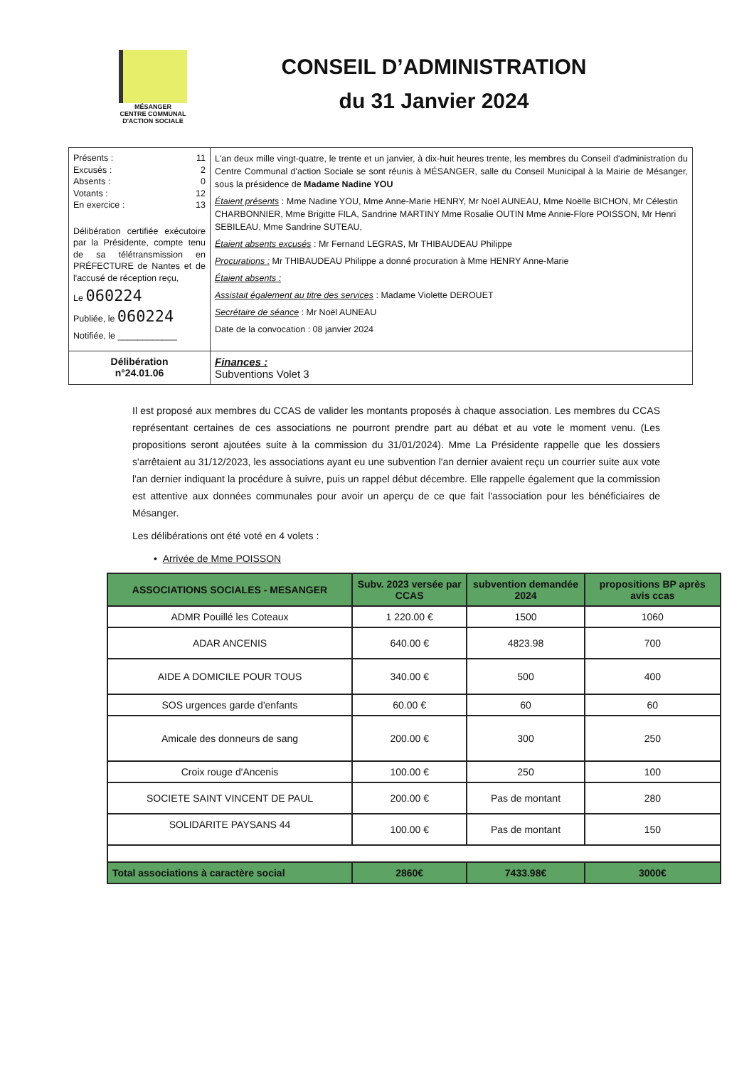MÉSANGER
CENTRE COMMUNAL
D'ACTION SOCIALE
CONSEIL D’ADMINISTRATION
du 31 Janvier 2024
| Présents : 11 Excusés : 2 Absents : 0 Votants : 12 En exercice : 13 Délibération certifiée exécutoire par la Présidente, compte tenu de sa télétransmission en PRÉFECTURE de Nantes et de l'accusé de réception reçu, Le 060224 Publiée, le 060224 Notifiée, le ____________ | L'an deux mille vingt-quatre, le trente et un janvier, à dix-huit heures trente, les membres du Conseil d'administration du Centre Communal d'action Sociale se sont réunis à MÉSANGER, salle du Conseil Municipal à la Mairie de Mésanger, sous la présidence de Madame Nadine YOU Étaient présents : Mme Nadine YOU, Mme Anne-Marie HENRY, Mr Noël AUNEAU, Mme Noëlle BICHON, Mr Célestin CHARBONNIER, Mme Brigitte FILA, Sandrine MARTINY Mme Rosalie OUTIN Mme Annie-Flore POISSON, Mr Henri SEBILEAU, Mme Sandrine SUTEAU, Étaient absents excusés : Mr Fernand LEGRAS, Mr THIBAUDEAU Philippe Procurations : Mr THIBAUDEAU Philippe a donné procuration à Mme HENRY Anne-Marie Étaient absents : Assistait également au titre des services : Madame Violette DEROUET Secrétaire de séance : Mr Noël AUNEAU Date de la convocation : 08 janvier 2024 |
| Délibération n°24.01.06 | Finances : Subventions Volet 3 |
Il est proposé aux membres du CCAS de valider les montants proposés à chaque association. Les membres du CCAS représentant certaines de ces associations ne pourront prendre part au débat et au vote le moment venu. (Les propositions seront ajoutées suite à la commission du 31/01/2024). Mme La Présidente rappelle que les dossiers s'arrêtaient au 31/12/2023, les associations ayant eu une subvention l'an dernier avaient reçu un courrier suite aux vote l'an dernier indiquant la procédure à suivre, puis un rappel début décembre. Elle rappelle également que la commission est attentive aux données communales pour avoir un aperçu de ce que fait l'association pour les bénéficiaires de Mésanger.
Les délibérations ont été voté en 4 volets :
• Arrivée de Mme POISSON
| ASSOCIATIONS SOCIALES - MESANGER | Subv. 2023 versée par CCAS | subvention demandée 2024 | propositions BP après avis ccas |
| --- | --- | --- | --- |
| ADMR Pouillé les Coteaux | 1 220.00 € | 1500 | 1060 |
| ADAR ANCENIS | 640.00 € | 4823.98 | 700 |
| AIDE A DOMICILE POUR TOUS | 340.00 € | 500 | 400 |
| SOS urgences garde d'enfants | 60.00 € | 60 | 60 |
| Amicale des donneurs de sang | 200.00 € | 300 | 250 |
| Croix rouge d'Ancenis | 100.00 € | 250 | 100 |
| SOCIETE SAINT VINCENT DE PAUL | 200.00 € | Pas de montant | 280 |
| SOLIDARITE PAYSANS 44 | 100.00 € | Pas de montant | 150 |
| Total associations à caractère social | 2860€ | 7433.98€ | 3000€ |